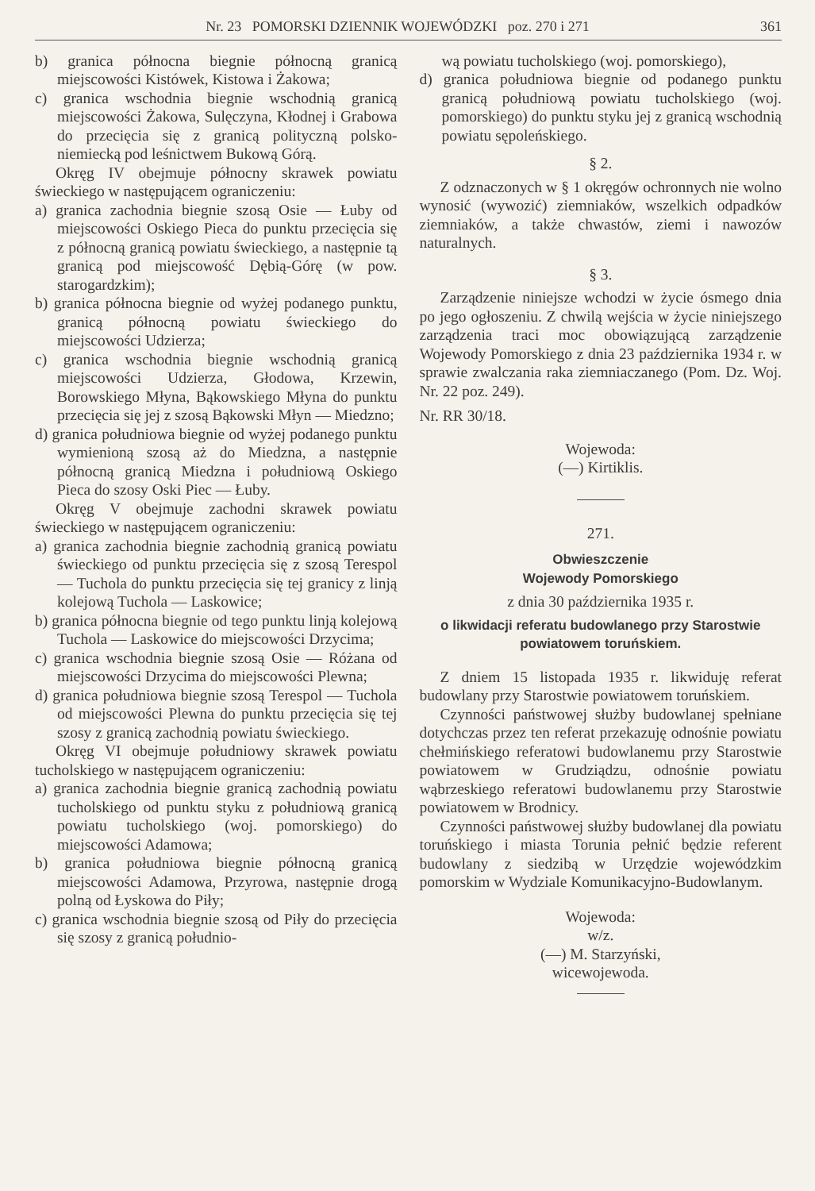Nr. 23 POMORSKI DZIENNIK WOJEWÓDZKI poz. 270 i 271 361
b) granica północna biegnie północną granicą miejscowości Kistówek, Kistowa i Żakowa;
c) granica wschodnia biegnie wschodnią granicą miejscowości Żakowa, Sulęczyna, Kłodnej i Grabowa do przecięcia się z granicą polityczną polsko-niemiecką pod leśnictwem Bukową Górą.
Okręg IV obejmuje północny skrawek powiatu świeckiego w następującem ograniczeniu:
a) granica zachodnia biegnie szosą Osie — Łuby od miejscowości Oskiego Pieca do punktu przecięcia się z północną granicą powiatu świeckiego, a następnie tą granicą pod miejscowość Dębią-Górę (w pow. starogardzkim);
b) granica północna biegnie od wyżej podanego punktu, granicą północną powiatu świeckiego do miejscowości Udzierza;
c) granica wschodnia biegnie wschodnią granicą miejscowości Udzierza, Głodowa, Krzewin, Borowskiego Młyna, Bąkowskiego Młyna do punktu przecięcia się jej z szosą Bąkowski Młyn — Miedzno;
d) granica południowa biegnie od wyżej podanego punktu wymienioną szosą aż do Miedzna, a następnie północną granicą Miedzna i południową Oskiego Pieca do szosy Oski Piec — Łuby.
Okręg V obejmuje zachodni skrawek powiatu świeckiego w następującem ograniczeniu:
a) granica zachodnia biegnie zachodnią granicą powiatu świeckiego od punktu przecięcia się z szosą Terespol — Tuchola do punktu przecięcia się tej granicy z linją kolejową Tuchola — Laskowice;
b) granica północna biegnie od tego punktu linją kolejową Tuchola — Laskowice do miejscowości Drzycima;
c) granica wschodnia biegnie szosą Osie — Różana od miejscowości Drzycima do miejscowości Plewna;
d) granica południowa biegnie szosą Terespol — Tuchola od miejscowości Plewna do punktu przecięcia się tej szosy z granicą zachodnią powiatu świeckiego.
Okręg VI obejmuje południowy skrawek powiatu tucholskiego w następującem ograniczeniu:
a) granica zachodnia biegnie granicą zachodnią powiatu tucholskiego od punktu styku z południową granicą powiatu tucholskiego (woj. pomorskiego) do miejscowości Adamowa;
b) granica południowa biegnie północną granicą miejscowości Adamowa, Przyrowa, następnie drogą polną od Łyskowa do Piły;
c) granica wschodnia biegnie szosą od Piły do przecięcia się szosy z granicą południo-
wą powiatu tucholskiego (woj. pomorskiego),
d) granica południowa biegnie od podanego punktu granicą południową powiatu tucholskiego (woj. pomorskiego) do punktu styku jej z granicą wschodnią powiatu sępoleńskiego.
§ 2.
Z odznaczonych w § 1 okręgów ochronnych nie wolno wynosić (wywozić) ziemniaków, wszelkich odpadków ziemniaków, a także chwastów, ziemi i nawozów naturalnych.
§ 3.
Zarządzenie niniejsze wchodzi w życie ósmego dnia po jego ogłoszeniu. Z chwilą wejścia w życie niniejszego zarządzenia traci moc obowiązującą zarządzenie Wojewody Pomorskiego z dnia 23 października 1934 r. w sprawie zwalczania raka ziemniaczanego (Pom. Dz. Woj. Nr. 22 poz. 249).
Nr. RR 30/18.
Wojewoda:
(—) Kirtiklis.
271.
Obwieszczenie
Wojewody Pomorskiego
z dnia 30 października 1935 r.
o likwidacji referatu budowlanego przy Starostwie powiatowem toruńskiem.
Z dniem 15 listopada 1935 r. likwiduję referat budowlany przy Starostwie powiatowem toruńskiem.
Czynności państwowej służby budowlanej spełniane dotychczas przez ten referat przekazuję odnośnie powiatu chełmińskiego referatowi budowlanemu przy Starostwie powiatowem w Grudziądzu, odnośnie powiatu wąbrzeskiego referatowi budowlanemu przy Starostwie powiatowem w Brodnicy.
Czynności państwowej służby budowlanej dla powiatu toruńskiego i miasta Torunia pełnić będzie referent budowlany z siedzibą w Urzędzie wojewódzkim pomorskim w Wydziale Komunikacyjno-Budowlanym.
Wojewoda:
w/z.
(—) M. Starzyński,
wicewojewoda.